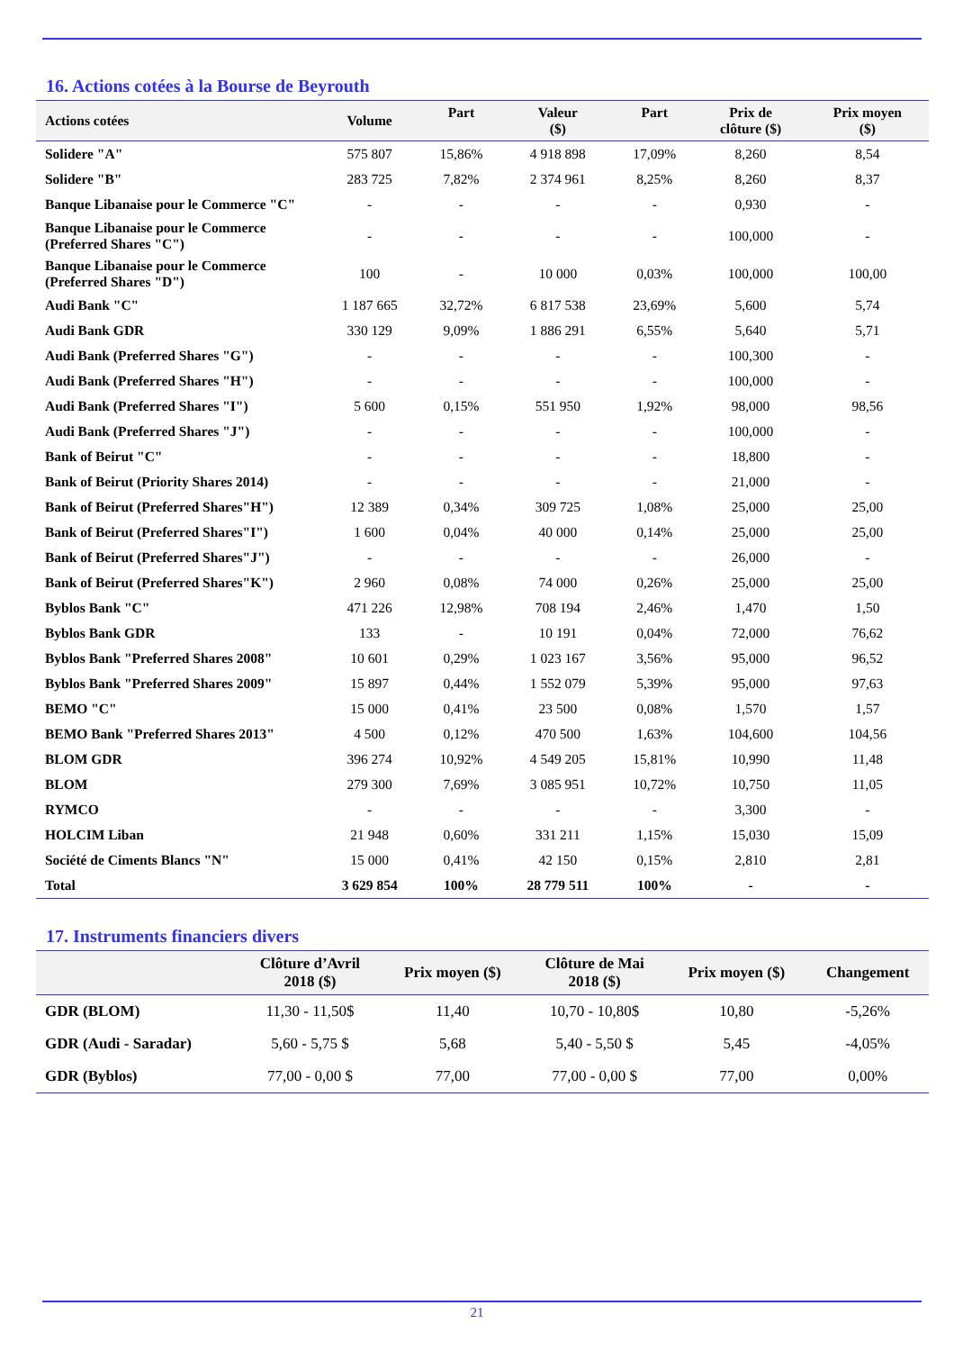16. Actions cotées à la Bourse de Beyrouth
| Actions cotées | Volume | Part | Valeur ($) | Part | Prix de clôture ($) | Prix moyen ($) |
| --- | --- | --- | --- | --- | --- | --- |
| Solidere "A" | 575 807 | 15,86% | 4 918 898 | 17,09% | 8,260 | 8,54 |
| Solidere "B" | 283 725 | 7,82% | 2 374 961 | 8,25% | 8,260 | 8,37 |
| Banque Libanaise pour le Commerce "C" | - | - | - | - | 0,930 | - |
| Banque Libanaise pour le Commerce (Preferred Shares "C") | - | - | - | - | 100,000 | - |
| Banque Libanaise pour le Commerce (Preferred Shares "D") | 100 | - | 10 000 | 0,03% | 100,000 | 100,00 |
| Audi Bank "C" | 1 187 665 | 32,72% | 6 817 538 | 23,69% | 5,600 | 5,74 |
| Audi Bank GDR | 330 129 | 9,09% | 1 886 291 | 6,55% | 5,640 | 5,71 |
| Audi Bank (Preferred Shares "G") | - | - | - | - | 100,300 | - |
| Audi Bank (Preferred Shares "H") | - | - | - | - | 100,000 | - |
| Audi Bank (Preferred Shares "I") | 5 600 | 0,15% | 551 950 | 1,92% | 98,000 | 98,56 |
| Audi Bank (Preferred Shares "J") | - | - | - | - | 100,000 | - |
| Bank of Beirut "C" | - | - | - | - | 18,800 | - |
| Bank of Beirut (Priority Shares 2014) | - | - | - | - | 21,000 | - |
| Bank of Beirut (Preferred Shares"H") | 12 389 | 0,34% | 309 725 | 1,08% | 25,000 | 25,00 |
| Bank of Beirut (Preferred Shares"I") | 1 600 | 0,04% | 40 000 | 0,14% | 25,000 | 25,00 |
| Bank of Beirut (Preferred Shares"J") | - | - | - | - | 26,000 | - |
| Bank of Beirut (Preferred Shares"K") | 2 960 | 0,08% | 74 000 | 0,26% | 25,000 | 25,00 |
| Byblos Bank "C" | 471 226 | 12,98% | 708 194 | 2,46% | 1,470 | 1,50 |
| Byblos Bank GDR | 133 | - | 10 191 | 0,04% | 72,000 | 76,62 |
| Byblos Bank "Preferred Shares 2008" | 10 601 | 0,29% | 1 023 167 | 3,56% | 95,000 | 96,52 |
| Byblos Bank "Preferred Shares 2009" | 15 897 | 0,44% | 1 552 079 | 5,39% | 95,000 | 97,63 |
| BEMO "C" | 15 000 | 0,41% | 23 500 | 0,08% | 1,570 | 1,57 |
| BEMO Bank "Preferred Shares 2013" | 4 500 | 0,12% | 470 500 | 1,63% | 104,600 | 104,56 |
| BLOM GDR | 396 274 | 10,92% | 4 549 205 | 15,81% | 10,990 | 11,48 |
| BLOM | 279 300 | 7,69% | 3 085 951 | 10,72% | 10,750 | 11,05 |
| RYMCO | - | - | - | - | 3,300 | - |
| HOLCIM Liban | 21 948 | 0,60% | 331 211 | 1,15% | 15,030 | 15,09 |
| Société de Ciments Blancs "N" | 15 000 | 0,41% | 42 150 | 0,15% | 2,810 | 2,81 |
| Total | 3 629 854 | 100% | 28 779 511 | 100% | - | - |
17. Instruments financiers divers
| | Clôture d’Avril 2018 ($) | Prix moyen ($) | Clôture de Mai 2018 ($) | Prix moyen ($) | Changement |
| --- | --- | --- | --- | --- | --- |
| GDR (BLOM) | 11,30 - 11,50$ | 11,40 | 10,70 - 10,80$ | 10,80 | -5,26% |
| GDR (Audi - Saradar) | 5,60 - 5,75 $ | 5,68 | 5,40 - 5,50 $ | 5,45 | -4,05% |
| GDR (Byblos) | 77,00 - 0,00 $ | 77,00 | 77,00 - 0,00 $ | 77,00 | 0,00% |
21